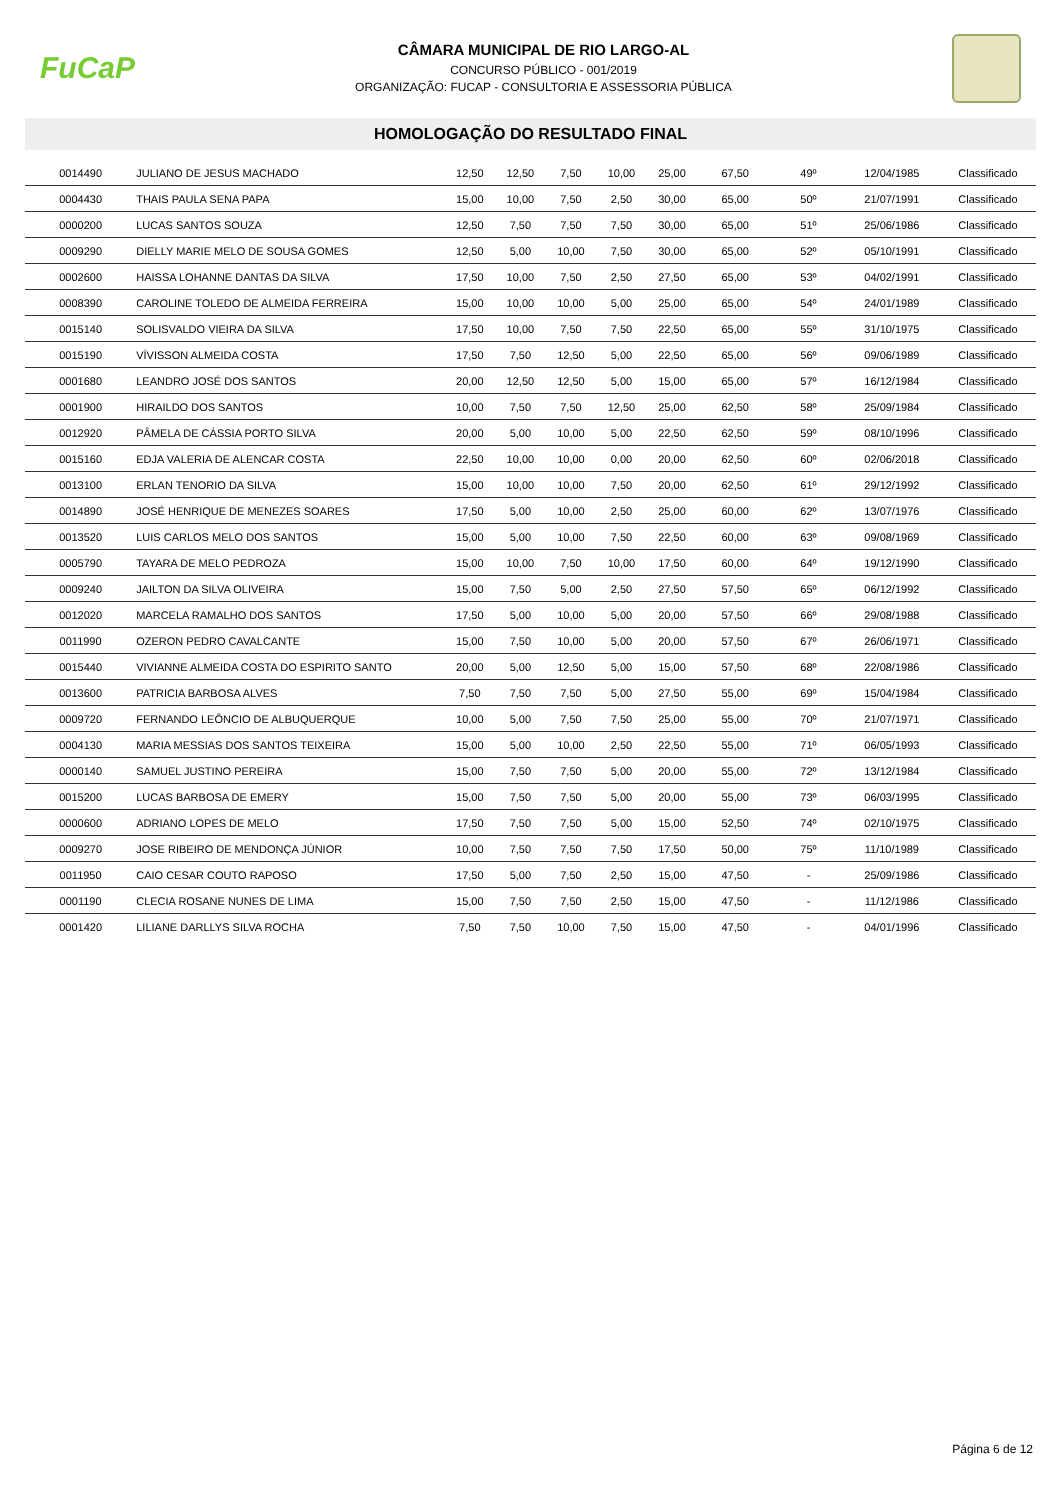FuCaP
CÂMARA MUNICIPAL DE RIO LARGO-AL
CONCURSO PÚBLICO - 001/2019
ORGANIZAÇÃO: FUCAP - CONSULTORIA E ASSESSORIA PÚBLICA
HOMOLOGAÇÃO DO RESULTADO FINAL
| 0014490 | JULIANO DE JESUS MACHADO | 12,50 | 12,50 | 7,50 | 10,00 | 25,00 | 67,50 | 49º | 12/04/1985 | Classificado |
| 0004430 | THAIS PAULA SENA PAPA | 15,00 | 10,00 | 7,50 | 2,50 | 30,00 | 65,00 | 50º | 21/07/1991 | Classificado |
| 0000200 | LUCAS SANTOS SOUZA | 12,50 | 7,50 | 7,50 | 7,50 | 30,00 | 65,00 | 51º | 25/06/1986 | Classificado |
| 0009290 | DIELLY MARIE MELO DE SOUSA GOMES | 12,50 | 5,00 | 10,00 | 7,50 | 30,00 | 65,00 | 52º | 05/10/1991 | Classificado |
| 0002600 | HAISSA LOHANNE DANTAS DA SILVA | 17,50 | 10,00 | 7,50 | 2,50 | 27,50 | 65,00 | 53º | 04/02/1991 | Classificado |
| 0008390 | CAROLINE TOLEDO DE ALMEIDA FERREIRA | 15,00 | 10,00 | 10,00 | 5,00 | 25,00 | 65,00 | 54º | 24/01/1989 | Classificado |
| 0015140 | SOLISVALDO VIEIRA DA SILVA | 17,50 | 10,00 | 7,50 | 7,50 | 22,50 | 65,00 | 55º | 31/10/1975 | Classificado |
| 0015190 | VÍVISSON ALMEIDA COSTA | 17,50 | 7,50 | 12,50 | 5,00 | 22,50 | 65,00 | 56º | 09/06/1989 | Classificado |
| 0001680 | LEANDRO JOSÉ DOS SANTOS | 20,00 | 12,50 | 12,50 | 5,00 | 15,00 | 65,00 | 57º | 16/12/1984 | Classificado |
| 0001900 | HIRAILDO DOS SANTOS | 10,00 | 7,50 | 7,50 | 12,50 | 25,00 | 62,50 | 58º | 25/09/1984 | Classificado |
| 0012920 | PÂMELA DE CÁSSIA PORTO SILVA | 20,00 | 5,00 | 10,00 | 5,00 | 22,50 | 62,50 | 59º | 08/10/1996 | Classificado |
| 0015160 | EDJA VALERIA DE ALENCAR COSTA | 22,50 | 10,00 | 10,00 | 0,00 | 20,00 | 62,50 | 60º | 02/06/2018 | Classificado |
| 0013100 | ERLAN TENORIO DA SILVA | 15,00 | 10,00 | 10,00 | 7,50 | 20,00 | 62,50 | 61º | 29/12/1992 | Classificado |
| 0014890 | JOSÉ HENRIQUE DE MENEZES SOARES | 17,50 | 5,00 | 10,00 | 2,50 | 25,00 | 60,00 | 62º | 13/07/1976 | Classificado |
| 0013520 | LUIS CARLOS MELO DOS SANTOS | 15,00 | 5,00 | 10,00 | 7,50 | 22,50 | 60,00 | 63º | 09/08/1969 | Classificado |
| 0005790 | TAYARA DE MELO PEDROZA | 15,00 | 10,00 | 7,50 | 10,00 | 17,50 | 60,00 | 64º | 19/12/1990 | Classificado |
| 0009240 | JAILTON DA SILVA OLIVEIRA | 15,00 | 7,50 | 5,00 | 2,50 | 27,50 | 57,50 | 65º | 06/12/1992 | Classificado |
| 0012020 | MARCELA RAMALHO DOS SANTOS | 17,50 | 5,00 | 10,00 | 5,00 | 20,00 | 57,50 | 66º | 29/08/1988 | Classificado |
| 0011990 | OZERON PEDRO CAVALCANTE | 15,00 | 7,50 | 10,00 | 5,00 | 20,00 | 57,50 | 67º | 26/06/1971 | Classificado |
| 0015440 | VIVIANNE ALMEIDA COSTA DO ESPIRITO SANTO | 20,00 | 5,00 | 12,50 | 5,00 | 15,00 | 57,50 | 68º | 22/08/1986 | Classificado |
| 0013600 | PATRICIA BARBOSA ALVES | 7,50 | 7,50 | 7,50 | 5,00 | 27,50 | 55,00 | 69º | 15/04/1984 | Classificado |
| 0009720 | FERNANDO LEÔNCIO DE ALBUQUERQUE | 10,00 | 5,00 | 7,50 | 7,50 | 25,00 | 55,00 | 70º | 21/07/1971 | Classificado |
| 0004130 | MARIA MESSIAS DOS SANTOS TEIXEIRA | 15,00 | 5,00 | 10,00 | 2,50 | 22,50 | 55,00 | 71º | 06/05/1993 | Classificado |
| 0000140 | SAMUEL JUSTINO PEREIRA | 15,00 | 7,50 | 7,50 | 5,00 | 20,00 | 55,00 | 72º | 13/12/1984 | Classificado |
| 0015200 | LUCAS BARBOSA DE EMERY | 15,00 | 7,50 | 7,50 | 5,00 | 20,00 | 55,00 | 73º | 06/03/1995 | Classificado |
| 0000600 | ADRIANO LOPES DE MELO | 17,50 | 7,50 | 7,50 | 5,00 | 15,00 | 52,50 | 74º | 02/10/1975 | Classificado |
| 0009270 | JOSE RIBEIRO DE MENDONÇA JÚNIOR | 10,00 | 7,50 | 7,50 | 7,50 | 17,50 | 50,00 | 75º | 11/10/1989 | Classificado |
| 0011950 | CAIO CESAR COUTO RAPOSO | 17,50 | 5,00 | 7,50 | 2,50 | 15,00 | 47,50 | - | 25/09/1986 | Classificado |
| 0001190 | CLECIA ROSANE NUNES DE LIMA | 15,00 | 7,50 | 7,50 | 2,50 | 15,00 | 47,50 | - | 11/12/1986 | Classificado |
| 0001420 | LILIANE DARLLYS SILVA ROCHA | 7,50 | 7,50 | 10,00 | 7,50 | 15,00 | 47,50 | - | 04/01/1996 | Classificado |
Página 6 de 12